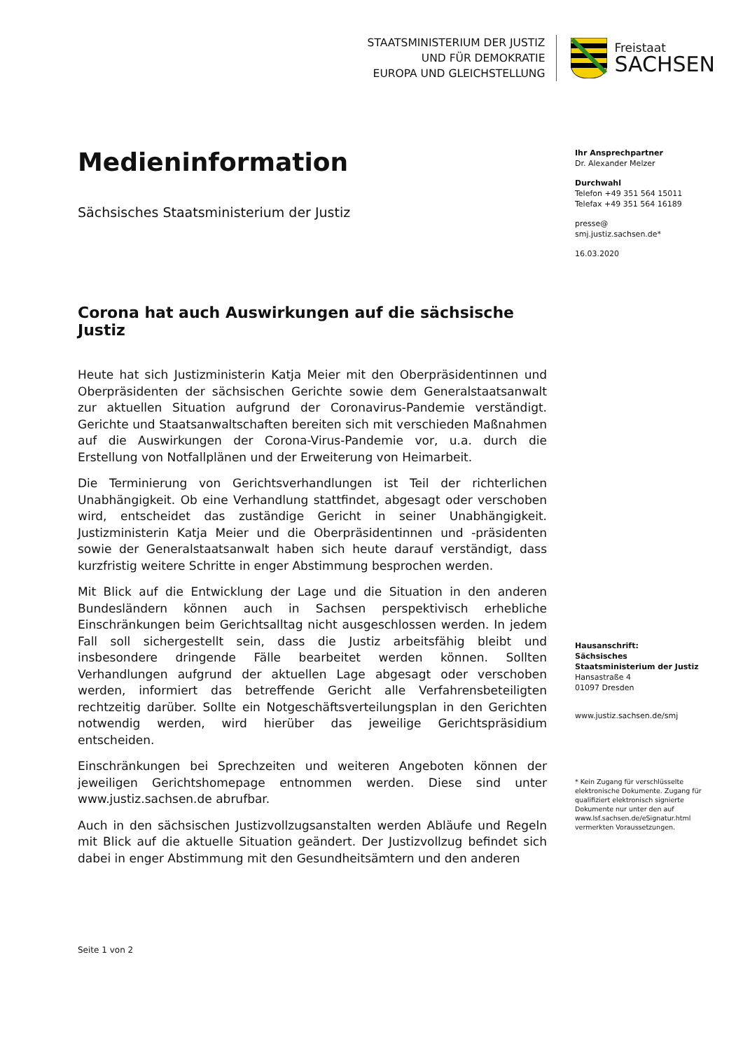STAATSMINISTERIUM DER JUSTIZ
UND FÜR DEMOKRATIE
EUROPA UND GLEICHSTELLUNG
Freistaat
SACHSEN
Medieninformation
Sächsisches Staatsministerium der Justiz
Corona hat auch Auswirkungen auf die sächsische Justiz
Heute hat sich Justizministerin Katja Meier mit den Oberpräsidentinnen und Oberpräsidenten der sächsischen Gerichte sowie dem Generalstaatsanwalt zur aktuellen Situation aufgrund der Coronavirus-Pandemie verständigt. Gerichte und Staatsanwaltschaften bereiten sich mit verschieden Maßnahmen auf die Auswirkungen der Corona-Virus-Pandemie vor, u.a. durch die Erstellung von Notfallplänen und der Erweiterung von Heimarbeit.
Die Terminierung von Gerichtsverhandlungen ist Teil der richterlichen Unabhängigkeit. Ob eine Verhandlung stattfindet, abgesagt oder verschoben wird, entscheidet das zuständige Gericht in seiner Unabhängigkeit. Justizministerin Katja Meier und die Oberpräsidentinnen und -präsidenten sowie der Generalstaatsanwalt haben sich heute darauf verständigt, dass kurzfristig weitere Schritte in enger Abstimmung besprochen werden.
Mit Blick auf die Entwicklung der Lage und die Situation in den anderen Bundesländern können auch in Sachsen perspektivisch erhebliche Einschränkungen beim Gerichtsalltag nicht ausgeschlossen werden. In jedem Fall soll sichergestellt sein, dass die Justiz arbeitsfähig bleibt und insbesondere dringende Fälle bearbeitet werden können. Sollten Verhandlungen aufgrund der aktuellen Lage abgesagt oder verschoben werden, informiert das betreffende Gericht alle Verfahrensbeteiligten rechtzeitig darüber. Sollte ein Notgeschäftsverteilungsplan in den Gerichten notwendig werden, wird hierüber das jeweilige Gerichtspräsidium entscheiden.
Einschränkungen bei Sprechzeiten und weiteren Angeboten können der jeweiligen Gerichtshomepage entnommen werden. Diese sind unter www.justiz.sachsen.de abrufbar.
Auch in den sächsischen Justizvollzugsanstalten werden Abläufe und Regeln mit Blick auf die aktuelle Situation geändert. Der Justizvollzug befindet sich dabei in enger Abstimmung mit den Gesundheitsämtern und den anderen
Ihr Ansprechpartner
Dr. Alexander Melzer
Durchwahl
Telefon +49 351 564 15011
Telefax +49 351 564 16189
presse@
smj.justiz.sachsen.de*
16.03.2020
Hausanschrift:
Sächsisches Staatsministerium der Justiz
Hansastraße 4
01097 Dresden
www.justiz.sachsen.de/smj
* Kein Zugang für verschlüsselte elektronische Dokumente. Zugang für qualifiziert elektronisch signierte Dokumente nur unter den auf www.lsf.sachsen.de/eSignatur.html vermerkten Voraussetzungen.
Seite 1 von 2